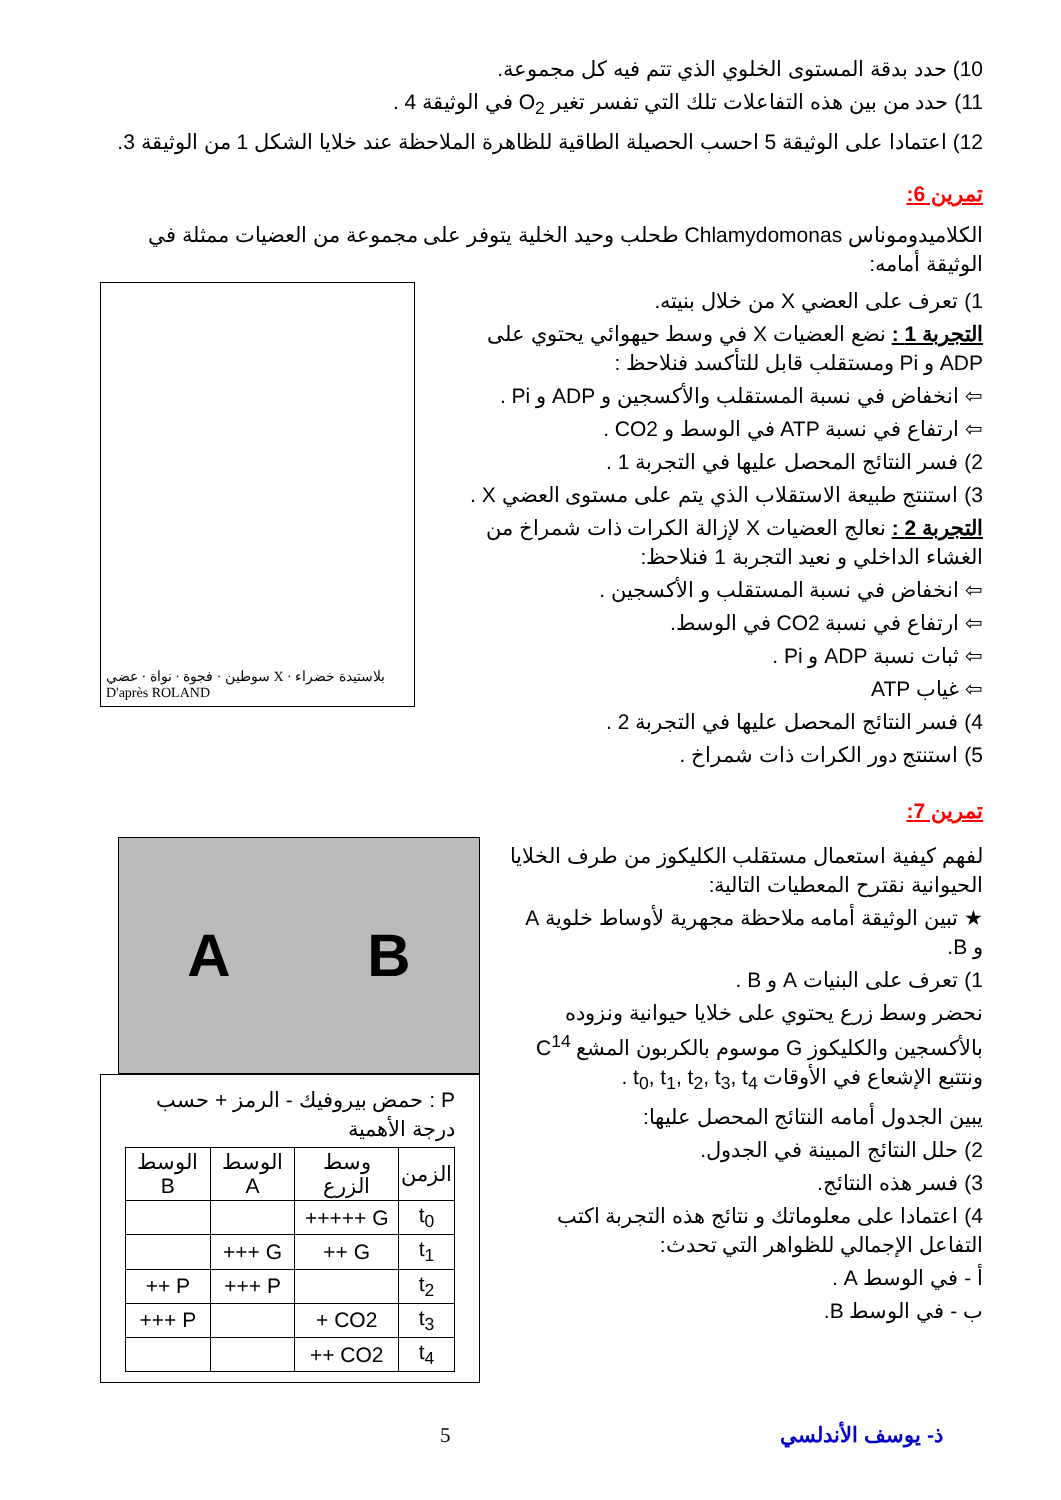10) حدد بدقة المستوى الخلوي الذي تتم فيه كل مجموعة.
11) حدد من بين هذه التفاعلات تلك التي تفسر تغير O<sub>2</sub> في الوثيقة 4 .
12) اعتمادا على الوثيقة 5 احسب الحصيلة الطاقية للظاهرة الملاحظة عند خلايا الشكل 1 من الوثيقة 3.
تمرين 6:
الكلاميدوموناس Chlamydomonas طحلب وحيد الخلية يتوفر على مجموعة من العضيات ممثلة في الوثيقة أمامه:
1) تعرف على العضي X من خلال بنيته.
التجربة 1 : نضع العضيات X في وسط حيهوائي يحتوي على ADP و Pi ومستقلب قابل للتأكسد فنلاحظ :
⇦ انخفاض في نسبة المستقلب والأكسجين و ADP و Pi .
⇦ ارتفاع في نسبة ATP في الوسط و CO2 .
2) فسر النتائج المحصل عليها في التجربة 1 .
3) استنتج طبيعة الاستقلاب الذي يتم على مستوى العضي X .
التجربة 2 : نعالج العضيات X لإزالة الكرات ذات شمراخ من الغشاء الداخلي و نعيد التجربة 1 فنلاحظ:
⇦ انخفاض في نسبة المستقلب و الأكسجين .
⇦ ارتفاع في نسبة CO2 في الوسط.
⇦ ثبات نسبة ADP و Pi .
⇦ غياب ATP
4) فسر النتائج المحصل عليها في التجربة 2 .
5) استنتج دور الكرات ذات شمراخ .
سوطين · فجوة · نواة · عضي X · بلاستيدة خضراء
D'après ROLAND
تمرين 7:
لفهم كيفية استعمال مستقلب الكليكوز من طرف الخلايا الحيوانية نقترح المعطيات التالية:
★ تبين الوثيقة أمامه ملاحظة مجهرية لأوساط خلوية A و B.
1) تعرف على البنيات A و B .
نحضر وسط زرع يحتوي على خلايا حيوانية ونزوده بالأكسجين والكليكوز G موسوم بالكربون المشع C<sup>14</sup> ونتتبع الإشعاع في الأوقات t<sub>0</sub>, t<sub>1</sub>, t<sub>2</sub>, t<sub>3</sub>, t<sub>4</sub> .
يبين الجدول أمامه النتائج المحصل عليها:
2) حلل النتائج المبينة في الجدول.
3) فسر هذه النتائج.
4) اعتمادا على معلوماتك و نتائج هذه التجربة اكتب التفاعل الإجمالي للظواهر التي تحدث:
أ - في الوسط A .
ب - في الوسط B.
A B
P : حمض بيروفيك - الرمز + حسب درجة الأهمية
| الزمن | وسط الزرع | الوسط A | الوسط B |
| --- | --- | --- | --- |
| t<sub>0</sub> | G +++++ | | |
| t<sub>1</sub> | G ++ | G +++ | |
| t<sub>2</sub> | | P +++ | P ++ |
| t<sub>3</sub> | CO2 + | | P +++ |
| t<sub>4</sub> | CO2 ++ | | |
ذ- يوسف الأندلسي 5